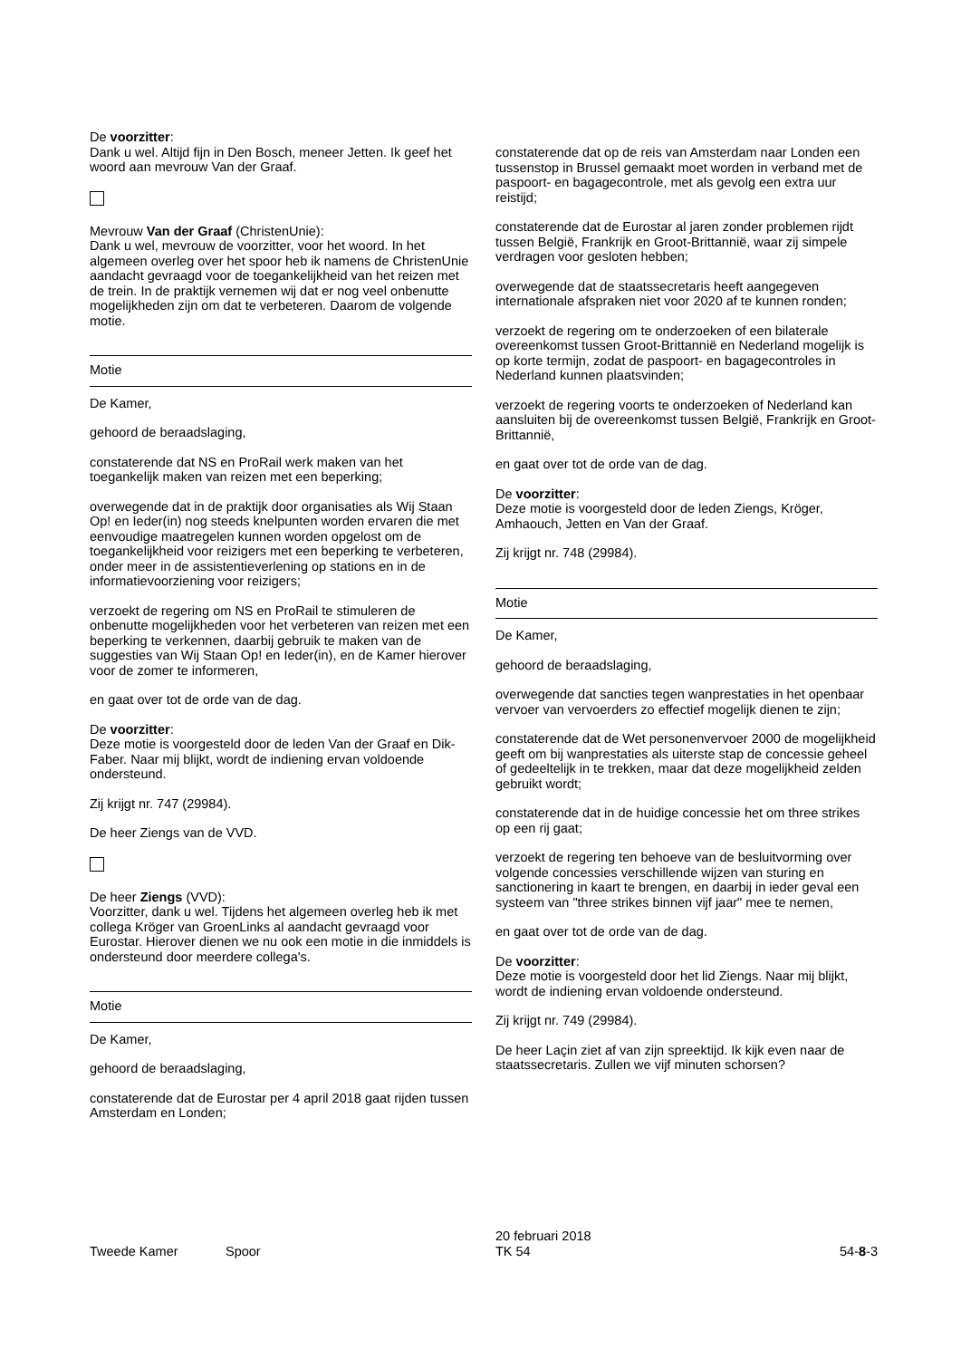De voorzitter:
Dank u wel. Altijd fijn in Den Bosch, meneer Jetten. Ik geef het woord aan mevrouw Van der Graaf.
Mevrouw Van der Graaf (ChristenUnie):
Dank u wel, mevrouw de voorzitter, voor het woord. In het algemeen overleg over het spoor heb ik namens de ChristenUnie aandacht gevraagd voor de toegankelijkheid van het reizen met de trein. In de praktijk vernemen wij dat er nog veel onbenutte mogelijkheden zijn om dat te verbeteren. Daarom de volgende motie.
Motie
De Kamer,
gehoord de beraadslaging,
constaterende dat NS en ProRail werk maken van het toegankelijk maken van reizen met een beperking;
overwegende dat in de praktijk door organisaties als Wij Staan Op! en Ieder(in) nog steeds knelpunten worden ervaren die met eenvoudige maatregelen kunnen worden opgelost om de toegankelijkheid voor reizigers met een beperking te verbeteren, onder meer in de assistentieverlening op stations en in de informatievoorziening voor reizigers;
verzoekt de regering om NS en ProRail te stimuleren de onbenutte mogelijkheden voor het verbeteren van reizen met een beperking te verkennen, daarbij gebruik te maken van de suggesties van Wij Staan Op! en Ieder(in), en de Kamer hierover voor de zomer te informeren,
en gaat over tot de orde van de dag.
De voorzitter:
Deze motie is voorgesteld door de leden Van der Graaf en Dik-Faber. Naar mij blijkt, wordt de indiening ervan voldoende ondersteund.
Zij krijgt nr. 747 (29984).
De heer Ziengs van de VVD.
De heer Ziengs (VVD):
Voorzitter, dank u wel. Tijdens het algemeen overleg heb ik met collega Kröger van GroenLinks al aandacht gevraagd voor Eurostar. Hierover dienen we nu ook een motie in die inmiddels is ondersteund door meerdere collega's.
Motie
De Kamer,
gehoord de beraadslaging,
constaterende dat de Eurostar per 4 april 2018 gaat rijden tussen Amsterdam en Londen;
constaterende dat op de reis van Amsterdam naar Londen een tussenstop in Brussel gemaakt moet worden in verband met de paspoort- en bagagecontrole, met als gevolg een extra uur reistijd;
constaterende dat de Eurostar al jaren zonder problemen rijdt tussen België, Frankrijk en Groot-Brittannië, waar zij simpele verdragen voor gesloten hebben;
overwegende dat de staatssecretaris heeft aangegeven internationale afspraken niet voor 2020 af te kunnen ronden;
verzoekt de regering om te onderzoeken of een bilaterale overeenkomst tussen Groot-Brittannië en Nederland mogelijk is op korte termijn, zodat de paspoort- en bagagecontroles in Nederland kunnen plaatsvinden;
verzoekt de regering voorts te onderzoeken of Nederland kan aansluiten bij de overeenkomst tussen België, Frankrijk en Groot-Brittannië,
en gaat over tot de orde van de dag.
De voorzitter:
Deze motie is voorgesteld door de leden Ziengs, Kröger, Amhaouch, Jetten en Van der Graaf.
Zij krijgt nr. 748 (29984).
Motie
De Kamer,
gehoord de beraadslaging,
overwegende dat sancties tegen wanprestaties in het openbaar vervoer van vervoerders zo effectief mogelijk dienen te zijn;
constaterende dat de Wet personenvervoer 2000 de mogelijkheid geeft om bij wanprestaties als uiterste stap de concessie geheel of gedeeltelijk in te trekken, maar dat deze mogelijkheid zelden gebruikt wordt;
constaterende dat in de huidige concessie het om three strikes op een rij gaat;
verzoekt de regering ten behoeve van de besluitvorming over volgende concessies verschillende wijzen van sturing en sanctionering in kaart te brengen, en daarbij in ieder geval een systeem van "three strikes binnen vijf jaar" mee te nemen,
en gaat over tot de orde van de dag.
De voorzitter:
Deze motie is voorgesteld door het lid Ziengs. Naar mij blijkt, wordt de indiening ervan voldoende ondersteund.
Zij krijgt nr. 749 (29984).
De heer Laçin ziet af van zijn spreektijd. Ik kijk even naar de staatssecretaris. Zullen we vijf minuten schorsen?
Tweede Kamer Spoor
20 februari 2018
TK 54
54-8-3